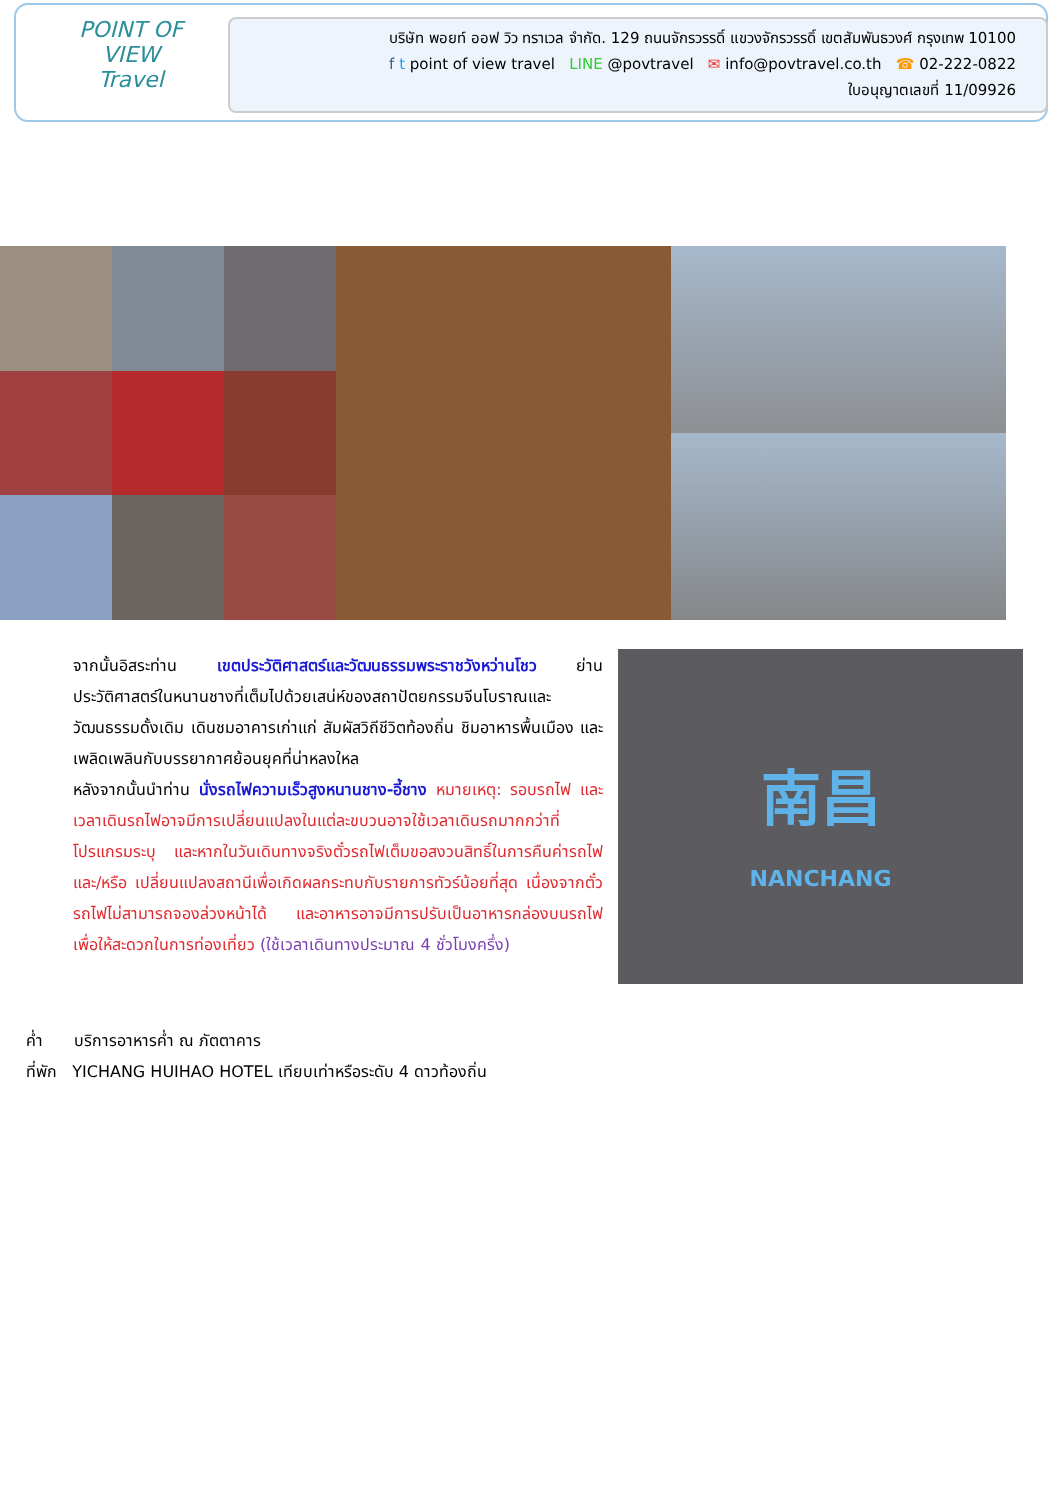POINT OF VIEW
Travel
บริษัท พอยท์ ออฟ วิว ทราเวล จำกัด. 129 ถนนจักรวรรดิ์ แขวงจักรวรรดิ์ เขตสัมพันธวงศ์ กรุงเทพ 10100
f t point of view travel LINE @povtravel ✉ info@povtravel.co.th ☎ 02-222-0822
ใบอนุญาตเลขที่ 11/09926
จากนั้นอิสระท่าน เขตประวัติศาสตร์และวัฒนธรรมพระราชวังหว่านโชว ย่านประวัติศาสตร์ในหนานชางที่เต็มไปด้วยเสน่ห์ของสถาปัตยกรรมจีนโบราณและวัฒนธรรมดั้งเดิม เดินชมอาคารเก่าแก่ สัมผัสวิถีชีวิตท้องถิ่น ชิมอาหารพื้นเมือง และเพลิดเพลินกับบรรยากาศย้อนยุคที่น่าหลงใหล
หลังจากนั้นนำท่าน นั่งรถไฟความเร็วสูงหนานชาง-อี้ชาง หมายเหตุ: รอบรถไฟ และเวลาเดินรถไฟอาจมีการเปลี่ยนแปลงในแต่ละขบวนอาจใช้เวลาเดินรถมากกว่าที่โปรแกรมระบุ และหากในวันเดินทางจริงตั๋วรถไฟเต็มขอสงวนสิทธิ์ในการคืนค่ารถไฟ และ/หรือ เปลี่ยนแปลงสถานีเพื่อเกิดผลกระทบกับรายการทัวร์น้อยที่สุด เนื่องจากตั๋วรถไฟไม่สามารถจองล่วงหน้าได้ และอาหารอาจมีการปรับเป็นอาหารกล่องบนรถไฟเพื่อให้สะดวกในการท่องเที่ยว (ใช้เวลาเดินทางประมาณ 4 ชั่วโมงครึ่ง)
南昌
NANCHANG
ค่ำ บริการอาหารค่ำ ณ ภัตตาคาร
ที่พัก YICHANG HUIHAO HOTEL เทียบเท่าหรือระดับ 4 ดาวท้องถิ่น